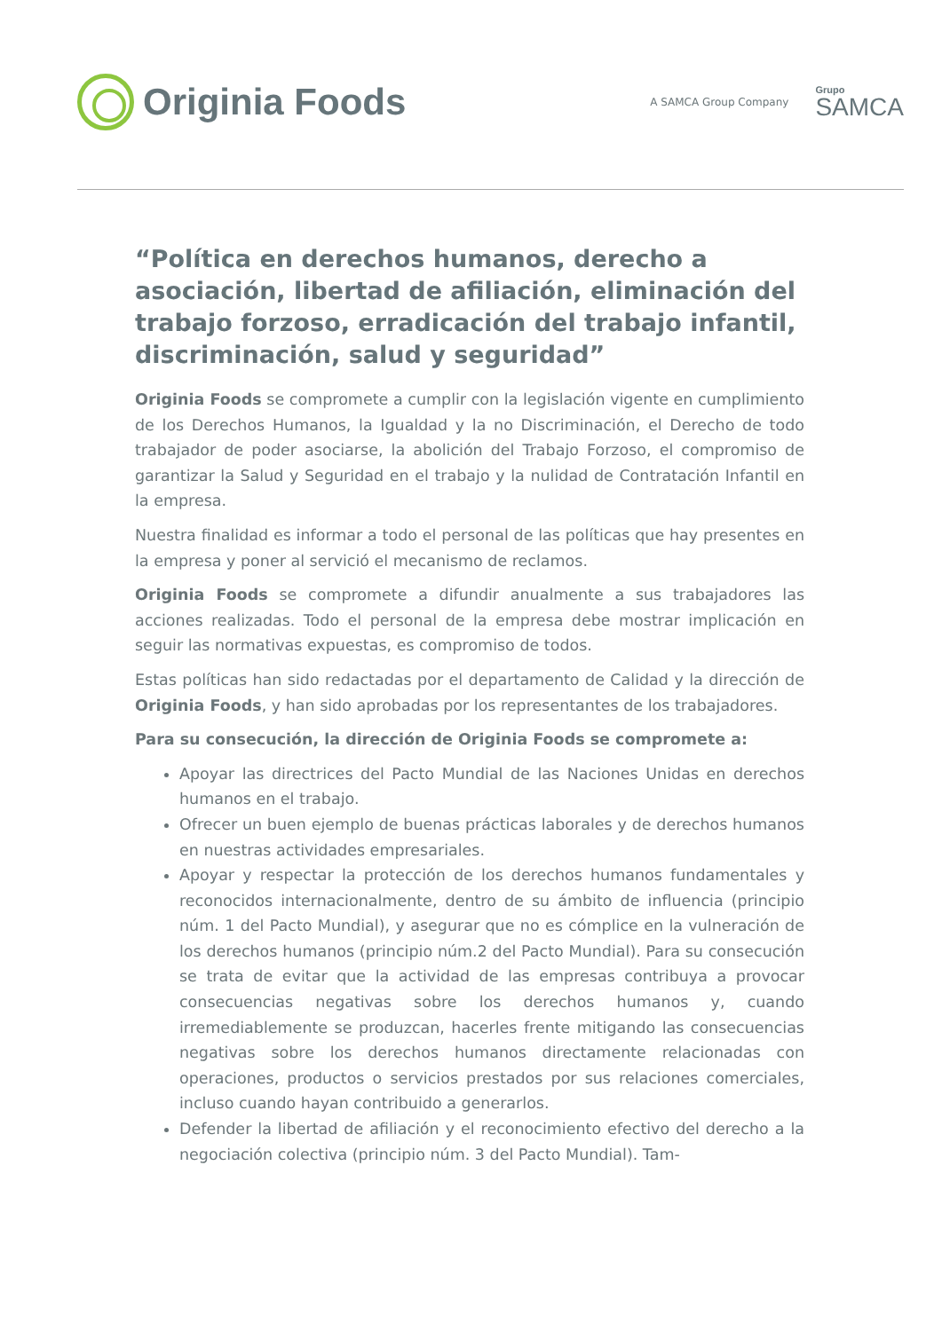Originia Foods
A SAMCA Group Company
Grupo
SAMCA
“Política en derechos humanos, derecho a asociación, libertad de afiliación, eliminación del trabajo forzoso, erradicación del trabajo infantil, discriminación, salud y seguridad”
Originia Foods se compromete a cumplir con la legislación vigente en cumplimiento de los Derechos Humanos, la Igualdad y la no Discriminación, el Derecho de todo trabajador de poder asociarse, la abolición del Trabajo Forzoso, el compromiso de garantizar la Salud y Seguridad en el trabajo y la nulidad de Contratación Infantil en la empresa.
Nuestra finalidad es informar a todo el personal de las políticas que hay presentes en la empresa y poner al servició el mecanismo de reclamos.
Originia Foods se compromete a difundir anualmente a sus trabajadores las acciones realizadas. Todo el personal de la empresa debe mostrar implicación en seguir las normativas expuestas, es compromiso de todos.
Estas políticas han sido redactadas por el departamento de Calidad y la dirección de Originia Foods, y han sido aprobadas por los representantes de los trabajadores.
Para su consecución, la dirección de Originia Foods se compromete a:
Apoyar las directrices del Pacto Mundial de las Naciones Unidas en derechos humanos en el trabajo.
Ofrecer un buen ejemplo de buenas prácticas laborales y de derechos humanos en nuestras actividades empresariales.
Apoyar y respectar la protección de los derechos humanos fundamentales y reconocidos internacionalmente, dentro de su ámbito de influencia (principio núm. 1 del Pacto Mundial), y asegurar que no es cómplice en la vulneración de los derechos humanos (principio núm.2 del Pacto Mundial). Para su consecución se trata de evitar que la actividad de las empresas contribuya a provocar consecuencias negativas sobre los derechos humanos y, cuando irremediablemente se produzcan, hacerles frente mitigando las consecuencias negativas sobre los derechos humanos directamente relacionadas con operaciones, productos o servicios prestados por sus relaciones comerciales, incluso cuando hayan contribuido a generarlos.
Defender la libertad de afiliación y el reconocimiento efectivo del derecho a la negociación colectiva (principio núm. 3 del Pacto Mundial). Tam-